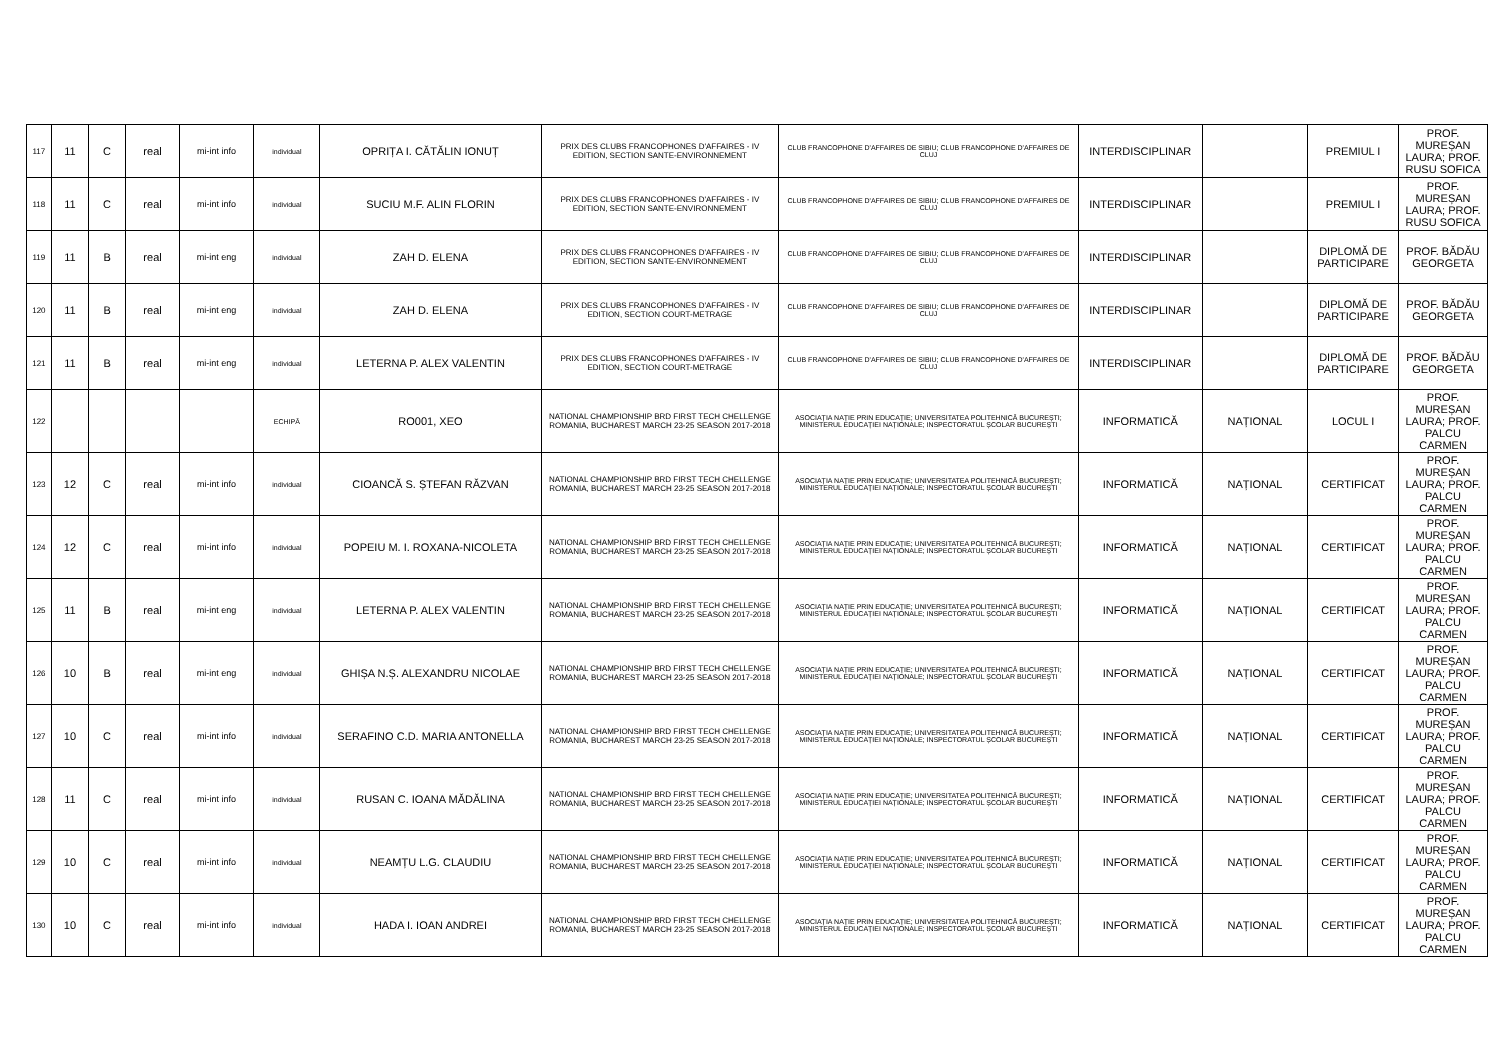| 117 | 11 | C | real | mi-int info | individual | OPRIȚA I. CĂTĂLIN IONUȚ | PRIX DES CLUBS FRANCOPHONES D'AFFAIRES - IV EDITION, SECTION SANTE-ENVIRONNEMENT | CLUB FRANCOPHONE D'AFFAIRES DE SIBIU; CLUB FRANCOPHONE D'AFFAIRES DE CLUJ | INTERDISCIPLINAR | | PREMIUL I | PROF. MUREȘAN LAURA; PROF. RUSU SOFICA |
| 118 | 11 | C | real | mi-int info | individual | SUCIU M.F. ALIN FLORIN | PRIX DES CLUBS FRANCOPHONES D'AFFAIRES - IV EDITION, SECTION SANTE-ENVIRONNEMENT | CLUB FRANCOPHONE D'AFFAIRES DE SIBIU; CLUB FRANCOPHONE D'AFFAIRES DE CLUJ | INTERDISCIPLINAR | | PREMIUL I | PROF. MUREȘAN LAURA; PROF. RUSU SOFICA |
| 119 | 11 | B | real | mi-int eng | individual | ZAH D. ELENA | PRIX DES CLUBS FRANCOPHONES D'AFFAIRES - IV EDITION, SECTION SANTE-ENVIRONNEMENT | CLUB FRANCOPHONE D'AFFAIRES DE SIBIU; CLUB FRANCOPHONE D'AFFAIRES DE CLUJ | INTERDISCIPLINAR | | DIPLOMĂ DE PARTICIPARE | PROF. BĂDĂU GEORGETA |
| 120 | 11 | B | real | mi-int eng | individual | ZAH D. ELENA | PRIX DES CLUBS FRANCOPHONES D'AFFAIRES - IV EDITION, SECTION COURT-METRAGE | CLUB FRANCOPHONE D'AFFAIRES DE SIBIU; CLUB FRANCOPHONE D'AFFAIRES DE CLUJ | INTERDISCIPLINAR | | DIPLOMĂ DE PARTICIPARE | PROF. BĂDĂU GEORGETA |
| 121 | 11 | B | real | mi-int eng | individual | LETERNA P. ALEX VALENTIN | PRIX DES CLUBS FRANCOPHONES D'AFFAIRES - IV EDITION, SECTION COURT-METRAGE | CLUB FRANCOPHONE D'AFFAIRES DE SIBIU; CLUB FRANCOPHONE D'AFFAIRES DE CLUJ | INTERDISCIPLINAR | | DIPLOMĂ DE PARTICIPARE | PROF. BĂDĂU GEORGETA |
| 122 | | | | | ECHIPĂ | RO001, XEO | NATIONAL CHAMPIONSHIP BRD FIRST TECH CHELLENGE ROMANIA, BUCHAREST MARCH 23-25 SEASON 2017-2018 | ASOCIAȚIA NAȚIE PRIN EDUCAȚIE; UNIVERSITATEA POLITEHNICĂ BUCUREȘTI; MINISTERUL EDUCAȚIEI NAȚIONALE; INSPECTORATUL ȘCOLAR BUCUREȘTI | INFORMATICĂ | NAȚIONAL | LOCUL I | PROF. MUREȘAN LAURA; PROF. PALCU CARMEN |
| 123 | 12 | C | real | mi-int info | individual | CIOANCĂ S. ȘTEFAN RĂZVAN | NATIONAL CHAMPIONSHIP BRD FIRST TECH CHELLENGE ROMANIA, BUCHAREST MARCH 23-25 SEASON 2017-2018 | ASOCIAȚIA NAȚIE PRIN EDUCAȚIE; UNIVERSITATEA POLITEHNICĂ BUCUREȘTI; MINISTERUL EDUCAȚIEI NAȚIONALE; INSPECTORATUL ȘCOLAR BUCUREȘTI | INFORMATICĂ | NAȚIONAL | CERTIFICAT | PROF. MUREȘAN LAURA; PROF. PALCU CARMEN |
| 124 | 12 | C | real | mi-int info | individual | POPEIU M. I. ROXANA-NICOLETA | NATIONAL CHAMPIONSHIP BRD FIRST TECH CHELLENGE ROMANIA, BUCHAREST MARCH 23-25 SEASON 2017-2018 | ASOCIAȚIA NAȚIE PRIN EDUCAȚIE; UNIVERSITATEA POLITEHNICĂ BUCUREȘTI; MINISTERUL EDUCAȚIEI NAȚIONALE; INSPECTORATUL ȘCOLAR BUCUREȘTI | INFORMATICĂ | NAȚIONAL | CERTIFICAT | PROF. MUREȘAN LAURA; PROF. PALCU CARMEN |
| 125 | 11 | B | real | mi-int eng | individual | LETERNA P. ALEX VALENTIN | NATIONAL CHAMPIONSHIP BRD FIRST TECH CHELLENGE ROMANIA, BUCHAREST MARCH 23-25 SEASON 2017-2018 | ASOCIAȚIA NAȚIE PRIN EDUCAȚIE; UNIVERSITATEA POLITEHNICĂ BUCUREȘTI; MINISTERUL EDUCAȚIEI NAȚIONALE; INSPECTORATUL ȘCOLAR BUCUREȘTI | INFORMATICĂ | NAȚIONAL | CERTIFICAT | PROF. MUREȘAN LAURA; PROF. PALCU CARMEN |
| 126 | 10 | B | real | mi-int eng | individual | GHIȘA N.Ș. ALEXANDRU NICOLAE | NATIONAL CHAMPIONSHIP BRD FIRST TECH CHELLENGE ROMANIA, BUCHAREST MARCH 23-25 SEASON 2017-2018 | ASOCIAȚIA NAȚIE PRIN EDUCAȚIE; UNIVERSITATEA POLITEHNICĂ BUCUREȘTI; MINISTERUL EDUCAȚIEI NAȚIONALE; INSPECTORATUL ȘCOLAR BUCUREȘTI | INFORMATICĂ | NAȚIONAL | CERTIFICAT | PROF. MUREȘAN LAURA; PROF. PALCU CARMEN |
| 127 | 10 | C | real | mi-int info | individual | SERAFINO C.D. MARIA ANTONELLA | NATIONAL CHAMPIONSHIP BRD FIRST TECH CHELLENGE ROMANIA, BUCHAREST MARCH 23-25 SEASON 2017-2018 | ASOCIAȚIA NAȚIE PRIN EDUCAȚIE; UNIVERSITATEA POLITEHNICĂ BUCUREȘTI; MINISTERUL EDUCAȚIEI NAȚIONALE; INSPECTORATUL ȘCOLAR BUCUREȘTI | INFORMATICĂ | NAȚIONAL | CERTIFICAT | PROF. MUREȘAN LAURA; PROF. PALCU CARMEN |
| 128 | 11 | C | real | mi-int info | individual | RUSAN C. IOANA MĂDĂLINA | NATIONAL CHAMPIONSHIP BRD FIRST TECH CHELLENGE ROMANIA, BUCHAREST MARCH 23-25 SEASON 2017-2018 | ASOCIAȚIA NAȚIE PRIN EDUCAȚIE; UNIVERSITATEA POLITEHNICĂ BUCUREȘTI; MINISTERUL EDUCAȚIEI NAȚIONALE; INSPECTORATUL ȘCOLAR BUCUREȘTI | INFORMATICĂ | NAȚIONAL | CERTIFICAT | PROF. MUREȘAN LAURA; PROF. PALCU CARMEN |
| 129 | 10 | C | real | mi-int info | individual | NEAMȚU L.G. CLAUDIU | NATIONAL CHAMPIONSHIP BRD FIRST TECH CHELLENGE ROMANIA, BUCHAREST MARCH 23-25 SEASON 2017-2018 | ASOCIAȚIA NAȚIE PRIN EDUCAȚIE; UNIVERSITATEA POLITEHNICĂ BUCUREȘTI; MINISTERUL EDUCAȚIEI NAȚIONALE; INSPECTORATUL ȘCOLAR BUCUREȘTI | INFORMATICĂ | NAȚIONAL | CERTIFICAT | PROF. MUREȘAN LAURA; PROF. PALCU CARMEN |
| 130 | 10 | C | real | mi-int info | individual | HADA I. IOAN ANDREI | NATIONAL CHAMPIONSHIP BRD FIRST TECH CHELLENGE ROMANIA, BUCHAREST MARCH 23-25 SEASON 2017-2018 | ASOCIAȚIA NAȚIE PRIN EDUCAȚIE; UNIVERSITATEA POLITEHNICĂ BUCUREȘTI; MINISTERUL EDUCAȚIEI NAȚIONALE; INSPECTORATUL ȘCOLAR BUCUREȘTI | INFORMATICĂ | NAȚIONAL | CERTIFICAT | PROF. MUREȘAN LAURA; PROF. PALCU CARMEN |